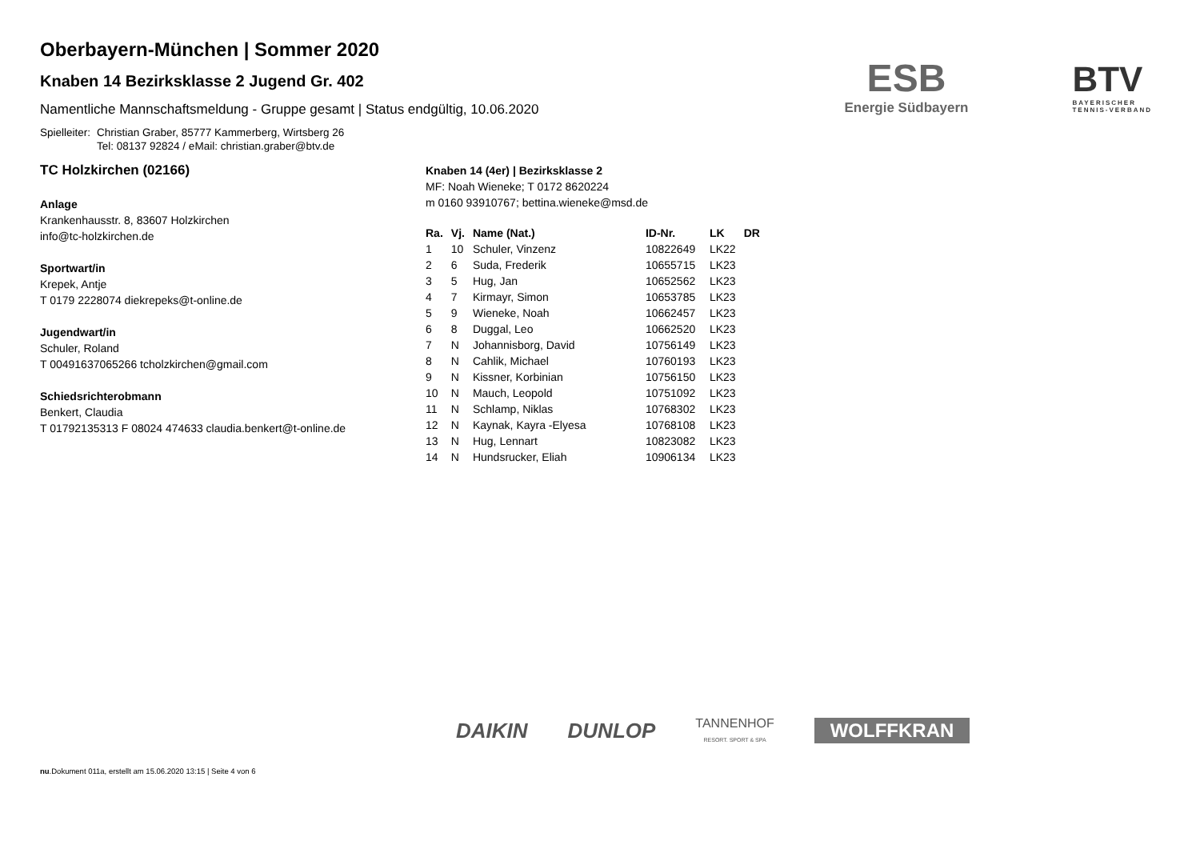ESB
Energie Südbayern
BTV
BAYERISCHER
TENNIS-VERBAND
Oberbayern-München | Sommer 2020
Knaben 14 Bezirksklasse 2 Jugend Gr. 402
Namentliche Mannschaftsmeldung - Gruppe gesamt | Status endgültig, 10.06.2020
Spielleiter: Christian Graber, 85777 Kammerberg, Wirtsberg 26
Tel: 08137 92824 / eMail: christian.graber@btv.de
TC Holzkirchen (02166)
Anlage
Krankenhausstr. 8, 83607 Holzkirchen
info@tc-holzkirchen.de
Sportwart/in
Krepek, Antje
T 0179 2228074 diekrepeks@t-online.de
Jugendwart/in
Schuler, Roland
T 00491637065266 tcholzkirchen@gmail.com
Schiedsrichterobmann
Benkert, Claudia
T 01792135313 F 08024 474633 claudia.benkert@t-online.de
Knaben 14 (4er) | Bezirksklasse 2
MF: Noah Wieneke; T 0172 8620224
m 0160 93910767; bettina.wieneke@msd.de
| Ra. | Vj. | Name (Nat.) | ID-Nr. | LK | DR |
| --- | --- | --- | --- | --- | --- |
| 1 | 10 | Schuler, Vinzenz | 10822649 | LK22 | |
| 2 | 6 | Suda, Frederik | 10655715 | LK23 | |
| 3 | 5 | Hug, Jan | 10652562 | LK23 | |
| 4 | 7 | Kirmayr, Simon | 10653785 | LK23 | |
| 5 | 9 | Wieneke, Noah | 10662457 | LK23 | |
| 6 | 8 | Duggal, Leo | 10662520 | LK23 | |
| 7 | N | Johannisborg, David | 10756149 | LK23 | |
| 8 | N | Cahlik, Michael | 10760193 | LK23 | |
| 9 | N | Kissner, Korbinian | 10756150 | LK23 | |
| 10 | N | Mauch, Leopold | 10751092 | LK23 | |
| 11 | N | Schlamp, Niklas | 10768302 | LK23 | |
| 12 | N | Kaynak, Kayra -Elyesa | 10768108 | LK23 | |
| 13 | N | Hug, Lennart | 10823082 | LK23 | |
| 14 | N | Hundsrucker, Eliah | 10906134 | LK23 | |
DAIKIN DUNLOP TANNENHOF
RESORT. SPORT & SPA WOLFFKRAN
nu.Dokument 011a, erstellt am 15.06.2020 13:15 | Seite 4 von 6